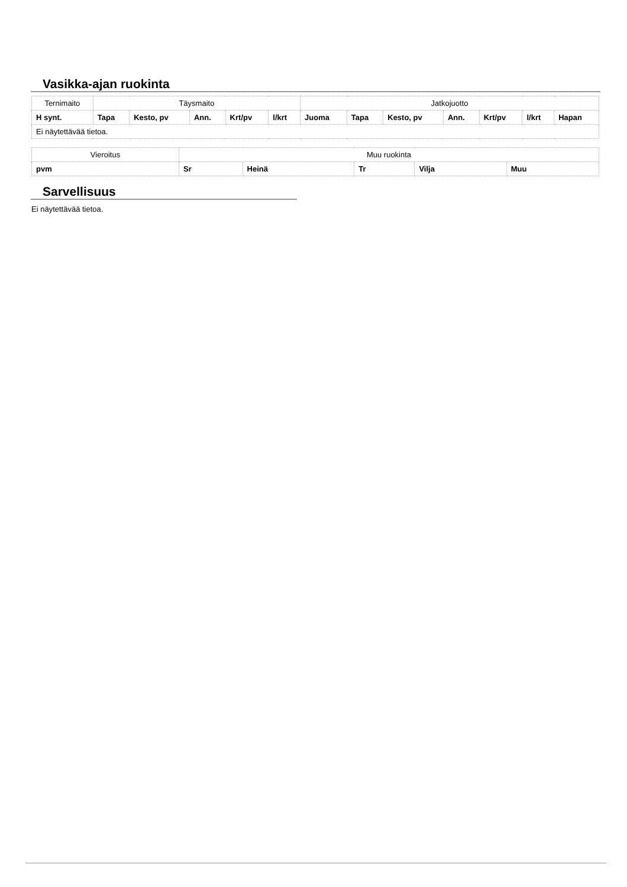Vasikka-ajan ruokinta
| Ternimaito | Täysmaito | | | | | Jatkojuotto | | | | | | |
| H synt. | Tapa | Kesto, pv | Ann. | Krt/pv | l/krt | Juoma | Tapa | Kesto, pv | Ann. | Krt/pv | l/krt | Hapan |
| Ei näytettävää tietoa. | | | | | | | | | | | | |
| Vieroitus | Muu ruokinta | | | | |
| pvm | Sr | Heinä | Tr | Vilja | Muu |
Sarvellisuus
Ei näytettävää tietoa.